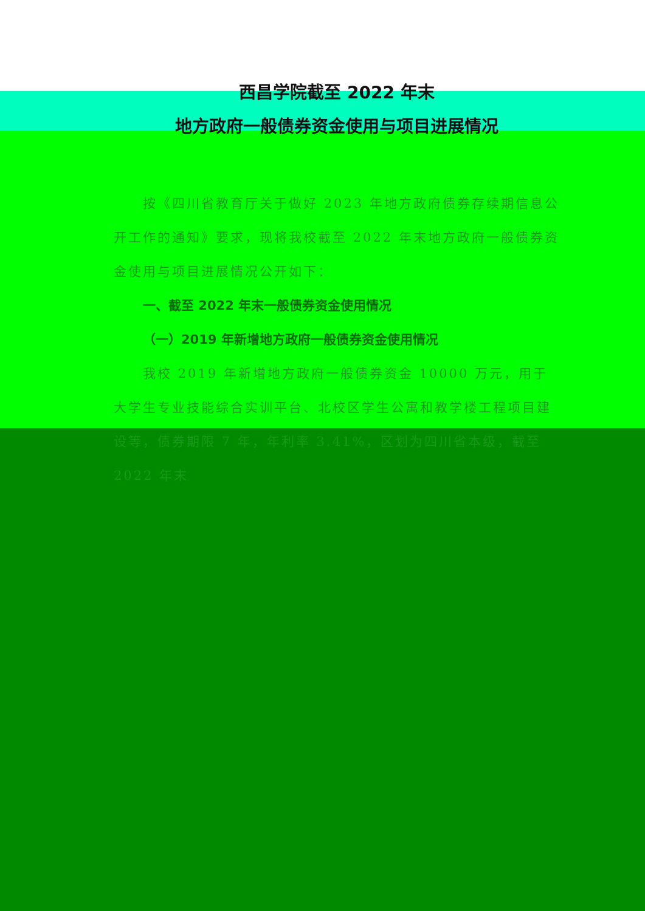西昌学院截至 2022 年末
地方政府一般债券资金使用与项目进展情况
按《四川省教育厅关于做好 2023 年地方政府债券存续期信息公开工作的通知》要求，现将我校截至 2022 年末地方政府一般债券资金使用与项目进展情况公开如下：
一、截至 2022 年末一般债券资金使用情况
（一）2019 年新增地方政府一般债券资金使用情况
我校 2019 年新增地方政府一般债券资金 10000 万元，用于大学生专业技能综合实训平台、北校区学生公寓和教学楼工程项目建设等，债券期限 7 年，年利率 3.41%，区划为四川省本级，截至 2022 年末